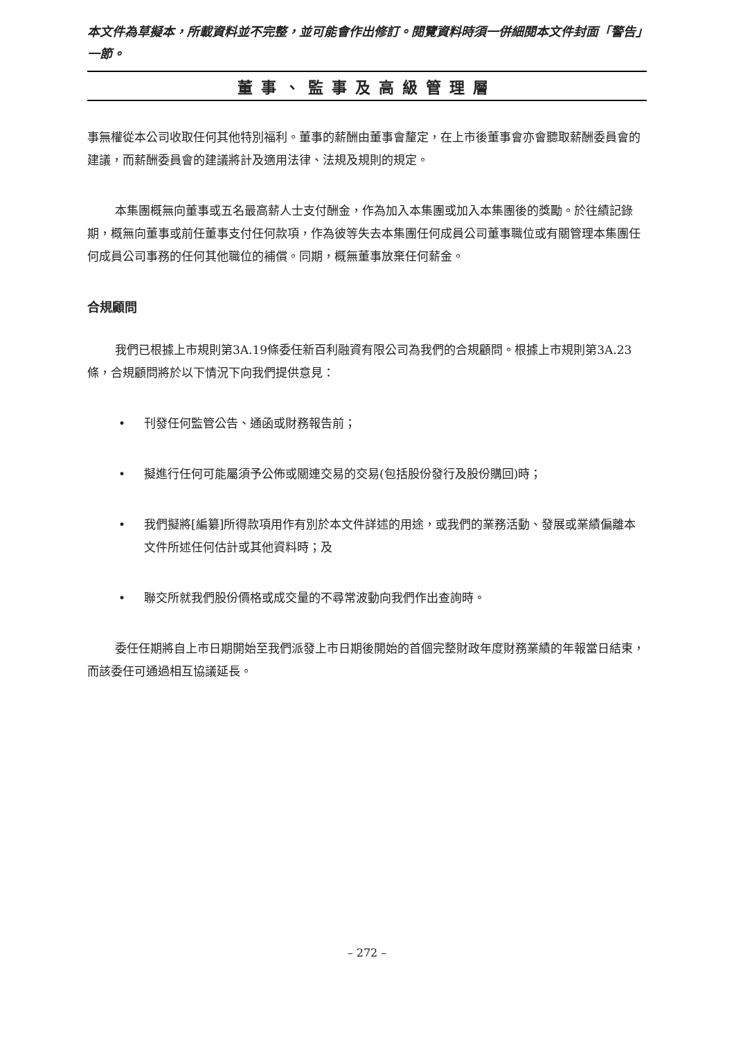本文件為草擬本，所載資料並不完整，並可能會作出修訂。閱覽資料時須一併細閱本文件封面「警告」一節。
董事、監事及高級管理層
事無權從本公司收取任何其他特別福利。董事的薪酬由董事會釐定，在上市後董事會亦會聽取薪酬委員會的建議，而薪酬委員會的建議將計及適用法律、法規及規則的規定。
本集團概無向董事或五名最高薪人士支付酬金，作為加入本集團或加入本集團後的獎勵。於往績記錄期，概無向董事或前任董事支付任何款項，作為彼等失去本集團任何成員公司董事職位或有關管理本集團任何成員公司事務的任何其他職位的補償。同期，概無董事放棄任何薪金。
合規顧問
我們已根據上市規則第3A.19條委任新百利融資有限公司為我們的合規顧問。根據上市規則第3A.23條，合規顧問將於以下情況下向我們提供意見：
• 刊發任何監管公告、通函或財務報告前；
• 擬進行任何可能屬須予公佈或關連交易的交易(包括股份發行及股份購回)時；
• 我們擬將[編纂]所得款項用作有別於本文件詳述的用途，或我們的業務活動、發展或業績偏離本文件所述任何估計或其他資料時；及
• 聯交所就我們股份價格或成交量的不尋常波動向我們作出查詢時。
委任任期將自上市日期開始至我們派發上市日期後開始的首個完整財政年度財務業績的年報當日結束，而該委任可通過相互協議延長。
– 272 –